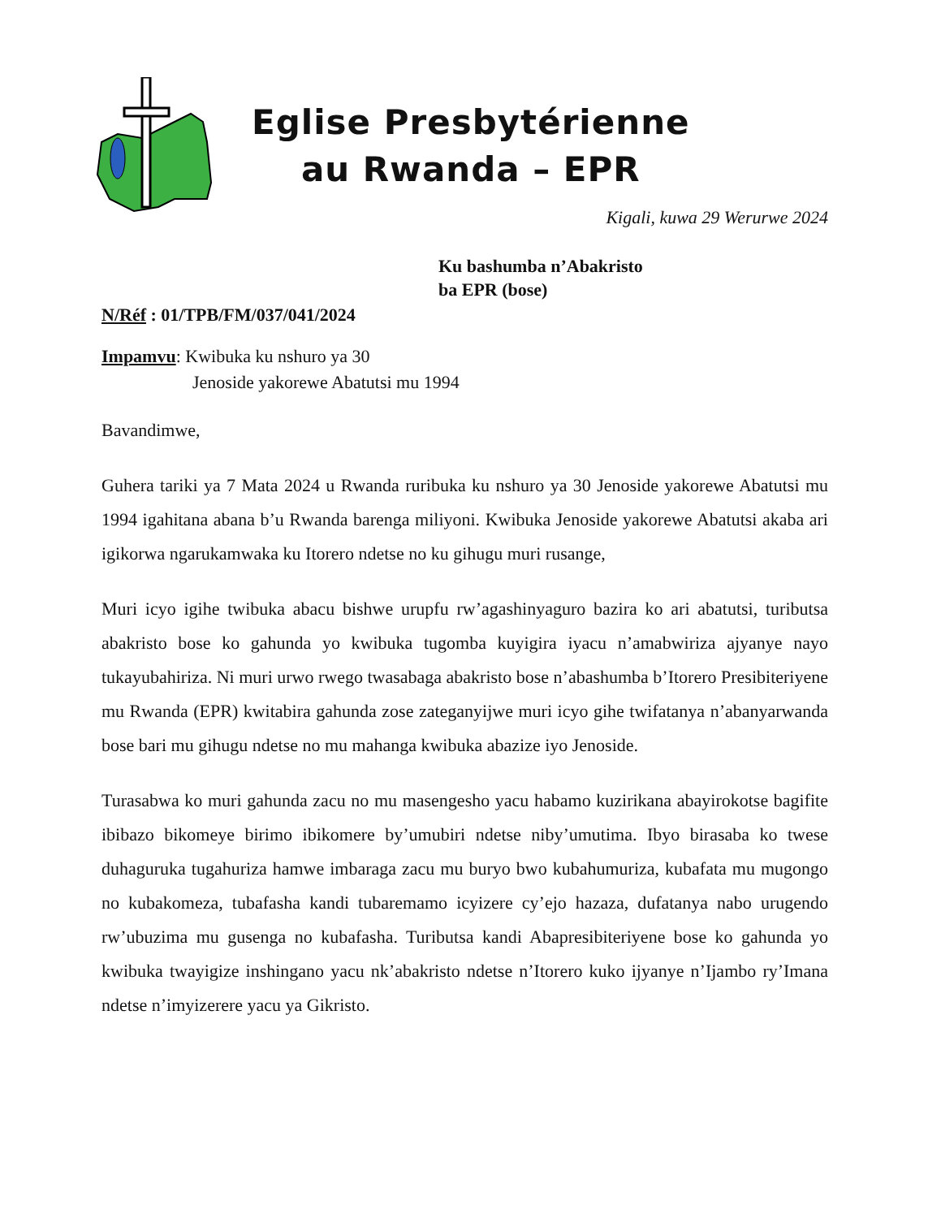Eglise Presbytérienne
au Rwanda – EPR
Kigali, kuwa 29 Werurwe 2024
Ku bashumba n’Abakristo
ba EPR (bose)
N/Réf : 01/TPB/FM/037/041/2024
Impamvu: Kwibuka ku nshuro ya 30
Jenoside yakorewe Abatutsi mu 1994
Bavandimwe,
Guhera tariki ya 7 Mata 2024 u Rwanda ruribuka ku nshuro ya 30 Jenoside yakorewe Abatutsi mu 1994 igahitana abana b’u Rwanda barenga miliyoni. Kwibuka Jenoside yakorewe Abatutsi akaba ari igikorwa ngarukamwaka ku Itorero ndetse no ku gihugu muri rusange,
Muri icyo igihe twibuka abacu bishwe urupfu rw’agashinyaguro bazira ko ari abatutsi, tuributsa abakristo bose ko gahunda yo kwibuka tugomba kuyigira iyacu n’amabwiriza ajyanye nayo tukayubahiriza. Ni muri urwo rwego twasabaga abakristo bose n’abashumba b’Itorero Presibiteriyene mu Rwanda (EPR) kwitabira gahunda zose zateganyijwe muri icyo gihe twifatanya n’abanyarwanda bose bari mu gihugu ndetse no mu mahanga kwibuka abazize iyo Jenoside.
Turasabwa ko muri gahunda zacu no mu masengesho yacu habamo kuzirikana abayirokotse bagifite ibibazo bikomeye birimo ibikomere by’umubiri ndetse niby’umutima. Ibyo birasaba ko twese duhaguruka tugahuriza hamwe imbaraga zacu mu buryo bwo kubahumuriza, kubafata mu mugongo no kubakomeza, tubafasha kandi tubaremamo icyizere cy’ejo hazaza, dufatanya nabo urugendo rw’ubuzima mu gusenga no kubafasha. Tuributsa kandi Abapresibiteriyene bose ko gahunda yo kwibuka twayigize inshingano yacu nk’abakristo ndetse n’Itorero kuko ijyanye n’Ijambo ry’Imana ndetse n’imyizerere yacu ya Gikristo.